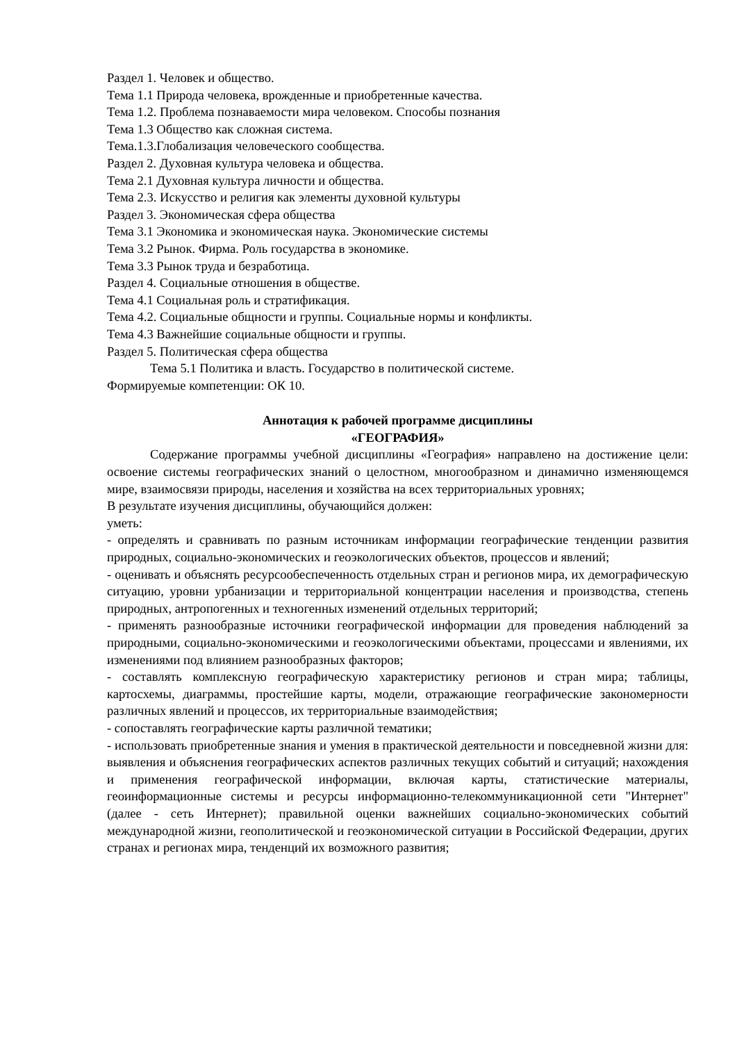Раздел 1. Человек и общество.
Тема 1.1 Природа человека, врожденные и приобретенные качества.
Тема 1.2. Проблема познаваемости мира человеком. Способы познания
Тема 1.3 Общество как сложная система.
Тема.1.3.Глобализация человеческого сообщества.
Раздел 2. Духовная культура человека и общества.
Тема 2.1 Духовная культура личности и общества.
Тема 2.3. Искусство и религия как элементы духовной культуры
Раздел 3. Экономическая сфера общества
Тема 3.1 Экономика и экономическая наука. Экономические системы
Тема 3.2 Рынок. Фирма. Роль государства в экономике.
Тема 3.3 Рынок труда и безработица.
Раздел 4. Социальные отношения в обществе.
Тема 4.1 Социальная роль и стратификация.
Тема 4.2. Социальные общности и группы. Социальные нормы и конфликты.
Тема 4.3 Важнейшие социальные общности и группы.
Раздел 5. Политическая сфера общества
Тема 5.1 Политика и власть. Государство в политической системе.
Формируемые компетенции: ОК 10.
Аннотация к рабочей программе дисциплины
«ГЕОГРАФИЯ»
Содержание программы учебной дисциплины «География» направлено на достижение цели: освоение системы географических знаний о целостном, многообразном и динамично изменяющемся мире, взаимосвязи природы, населения и хозяйства на всех территориальных уровнях;
В результате изучения дисциплины, обучающийся должен:
уметь:
- определять и сравнивать по разным источникам информации географические тенденции развития природных, социально-экономических и геоэкологических объектов, процессов и явлений;
- оценивать и объяснять ресурсообеспеченность отдельных стран и регионов мира, их демографическую ситуацию, уровни урбанизации и территориальной концентрации населения и производства, степень природных, антропогенных и техногенных изменений отдельных территорий;
- применять разнообразные источники географической информации для проведения наблюдений за природными, социально-экономическими и геоэкологическими объектами, процессами и явлениями, их изменениями под влиянием разнообразных факторов;
- составлять комплексную географическую характеристику регионов и стран мира; таблицы, картосхемы, диаграммы, простейшие карты, модели, отражающие географические закономерности различных явлений и процессов, их территориальные взаимодействия;
- сопоставлять географические карты различной тематики;
- использовать приобретенные знания и умения в практической деятельности и повседневной жизни для: выявления и объяснения географических аспектов различных текущих событий и ситуаций; нахождения и применения географической информации, включая карты, статистические материалы, геоинформационные системы и ресурсы информационно-телекоммуникационной сети "Интернет" (далее - сеть Интернет); правильной оценки важнейших социально-экономических событий международной жизни, геополитической и геоэкономической ситуации в Российской Федерации, других странах и регионах мира, тенденций их возможного развития;